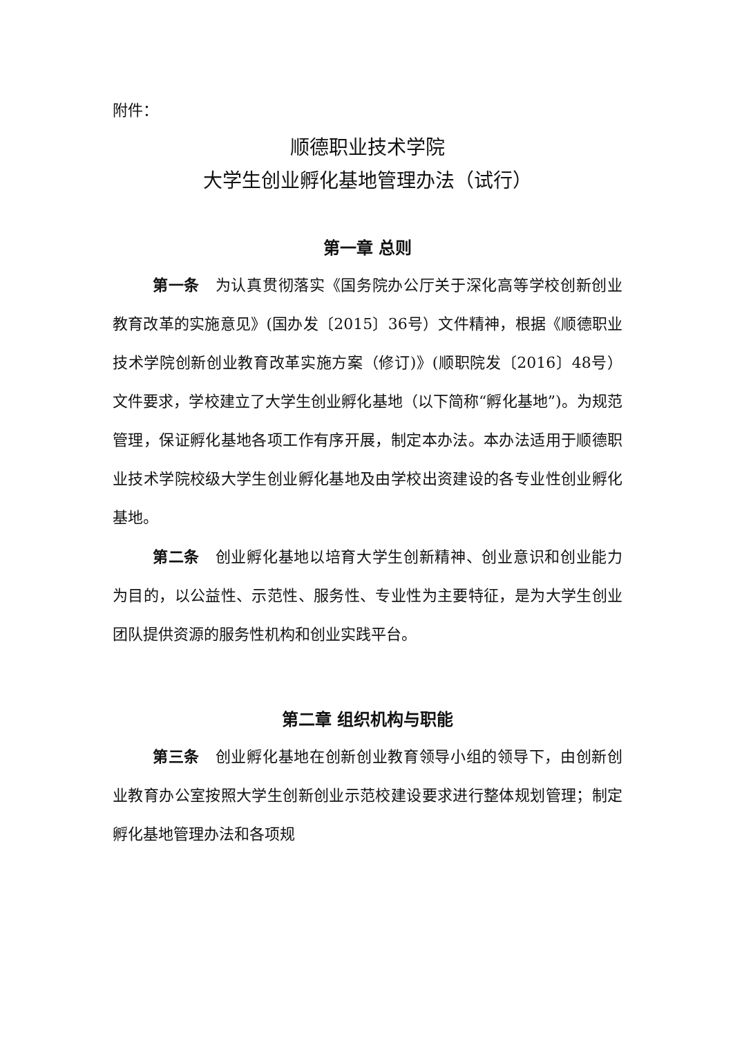附件：
顺德职业技术学院
大学生创业孵化基地管理办法（试行）
第一章 总则
第一条　为认真贯彻落实《国务院办公厅关于深化高等学校创新创业教育改革的实施意见》(国办发〔2015〕36号）文件精神，根据《顺德职业技术学院创新创业教育改革实施方案（修订)》(顺职院发〔2016〕48号）文件要求，学校建立了大学生创业孵化基地（以下简称“孵化基地”)。为规范管理，保证孵化基地各项工作有序开展，制定本办法。本办法适用于顺德职业技术学院校级大学生创业孵化基地及由学校出资建设的各专业性创业孵化基地。
第二条　创业孵化基地以培育大学生创新精神、创业意识和创业能力为目的，以公益性、示范性、服务性、专业性为主要特征，是为大学生创业团队提供资源的服务性机构和创业实践平台。
第二章 组织机构与职能
第三条　创业孵化基地在创新创业教育领导小组的领导下，由创新创业教育办公室按照大学生创新创业示范校建设要求进行整体规划管理；制定孵化基地管理办法和各项规